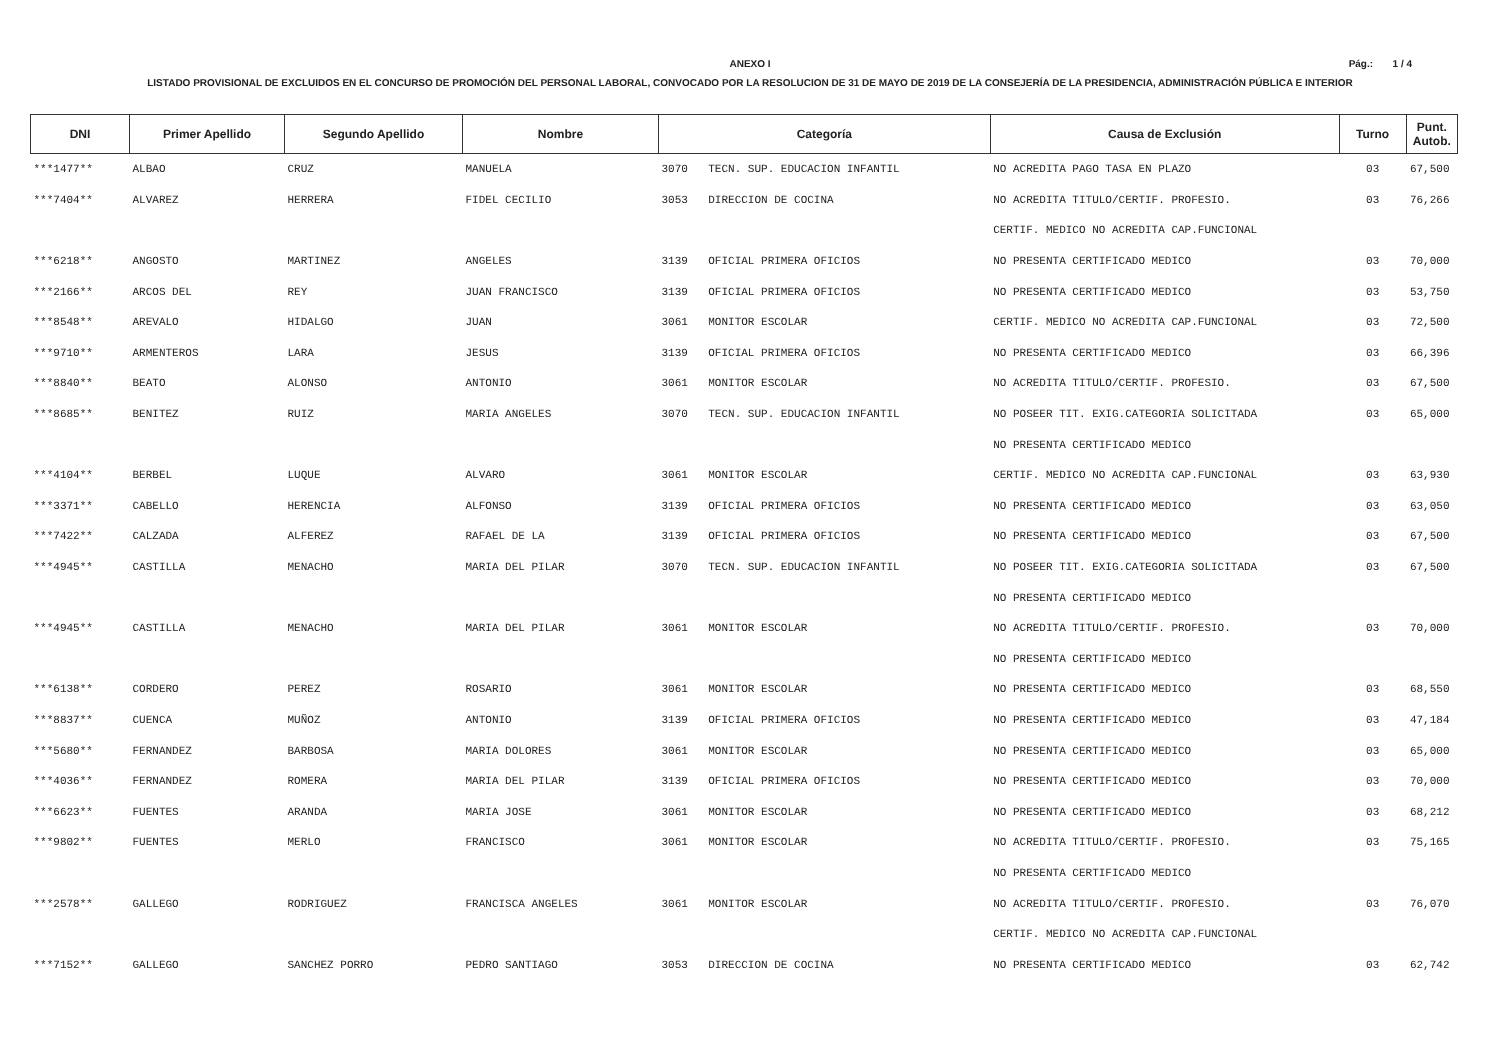ANEXO I
Pág.: 1 / 4
LISTADO PROVISIONAL DE EXCLUIDOS EN EL CONCURSO DE PROMOCIÓN DEL PERSONAL LABORAL, CONVOCADO POR LA RESOLUCION DE 31 DE MAYO DE 2019 DE LA CONSEJERÍA DE LA PRESIDENCIA, ADMINISTRACIÓN PÚBLICA E INTERIOR
| DNI | Primer Apellido | Segundo Apellido | Nombre | Categoría | | Causa de Exclusión | Turno | Punt. Autob. |
| --- | --- | --- | --- | --- | --- | --- | --- | --- |
| ***1477** | ALBAO | CRUZ | MANUELA | 3070 | TECN. SUP. EDUCACION INFANTIL | NO ACREDITA PAGO TASA EN PLAZO | 03 | 67,500 |
| ***7404** | ALVAREZ | HERRERA | FIDEL CECILIO | 3053 | DIRECCION DE COCINA | NO ACREDITA TITULO/CERTIF. PROFESIO. | 03 | 76,266 |
| | | | | | | CERTIF. MEDICO NO ACREDITA CAP.FUNCIONAL | | |
| ***6218** | ANGOSTO | MARTINEZ | ANGELES | 3139 | OFICIAL PRIMERA OFICIOS | NO PRESENTA CERTIFICADO MEDICO | 03 | 70,000 |
| ***2166** | ARCOS DEL | REY | JUAN FRANCISCO | 3139 | OFICIAL PRIMERA OFICIOS | NO PRESENTA CERTIFICADO MEDICO | 03 | 53,750 |
| ***8548** | AREVALO | HIDALGO | JUAN | 3061 | MONITOR ESCOLAR | CERTIF. MEDICO NO ACREDITA CAP.FUNCIONAL | 03 | 72,500 |
| ***9710** | ARMENTEROS | LARA | JESUS | 3139 | OFICIAL PRIMERA OFICIOS | NO PRESENTA CERTIFICADO MEDICO | 03 | 66,396 |
| ***8840** | BEATO | ALONSO | ANTONIO | 3061 | MONITOR ESCOLAR | NO ACREDITA TITULO/CERTIF. PROFESIO. | 03 | 67,500 |
| ***8685** | BENITEZ | RUIZ | MARIA ANGELES | 3070 | TECN. SUP. EDUCACION INFANTIL | NO POSEER TIT. EXIG.CATEGORIA SOLICITADA | 03 | 65,000 |
| | | | | | | NO PRESENTA CERTIFICADO MEDICO | | |
| ***4104** | BERBEL | LUQUE | ALVARO | 3061 | MONITOR ESCOLAR | CERTIF. MEDICO NO ACREDITA CAP.FUNCIONAL | 03 | 63,930 |
| ***3371** | CABELLO | HERENCIA | ALFONSO | 3139 | OFICIAL PRIMERA OFICIOS | NO PRESENTA CERTIFICADO MEDICO | 03 | 63,050 |
| ***7422** | CALZADA | ALFEREZ | RAFAEL DE LA | 3139 | OFICIAL PRIMERA OFICIOS | NO PRESENTA CERTIFICADO MEDICO | 03 | 67,500 |
| ***4945** | CASTILLA | MENACHO | MARIA DEL PILAR | 3070 | TECN. SUP. EDUCACION INFANTIL | NO POSEER TIT. EXIG.CATEGORIA SOLICITADA | 03 | 67,500 |
| | | | | | | NO PRESENTA CERTIFICADO MEDICO | | |
| ***4945** | CASTILLA | MENACHO | MARIA DEL PILAR | 3061 | MONITOR ESCOLAR | NO ACREDITA TITULO/CERTIF. PROFESIO. | 03 | 70,000 |
| | | | | | | NO PRESENTA CERTIFICADO MEDICO | | |
| ***6138** | CORDERO | PEREZ | ROSARIO | 3061 | MONITOR ESCOLAR | NO PRESENTA CERTIFICADO MEDICO | 03 | 68,550 |
| ***8837** | CUENCA | MUÑOZ | ANTONIO | 3139 | OFICIAL PRIMERA OFICIOS | NO PRESENTA CERTIFICADO MEDICO | 03 | 47,184 |
| ***5680** | FERNANDEZ | BARBOSA | MARIA DOLORES | 3061 | MONITOR ESCOLAR | NO PRESENTA CERTIFICADO MEDICO | 03 | 65,000 |
| ***4036** | FERNANDEZ | ROMERA | MARIA DEL PILAR | 3139 | OFICIAL PRIMERA OFICIOS | NO PRESENTA CERTIFICADO MEDICO | 03 | 70,000 |
| ***6623** | FUENTES | ARANDA | MARIA JOSE | 3061 | MONITOR ESCOLAR | NO PRESENTA CERTIFICADO MEDICO | 03 | 68,212 |
| ***9802** | FUENTES | MERLO | FRANCISCO | 3061 | MONITOR ESCOLAR | NO ACREDITA TITULO/CERTIF. PROFESIO. | 03 | 75,165 |
| | | | | | | NO PRESENTA CERTIFICADO MEDICO | | |
| ***2578** | GALLEGO | RODRIGUEZ | FRANCISCA ANGELES | 3061 | MONITOR ESCOLAR | NO ACREDITA TITULO/CERTIF. PROFESIO. | 03 | 76,070 |
| | | | | | | CERTIF. MEDICO NO ACREDITA CAP.FUNCIONAL | | |
| ***7152** | GALLEGO | SANCHEZ PORRO | PEDRO SANTIAGO | 3053 | DIRECCION DE COCINA | NO PRESENTA CERTIFICADO MEDICO | 03 | 62,742 |